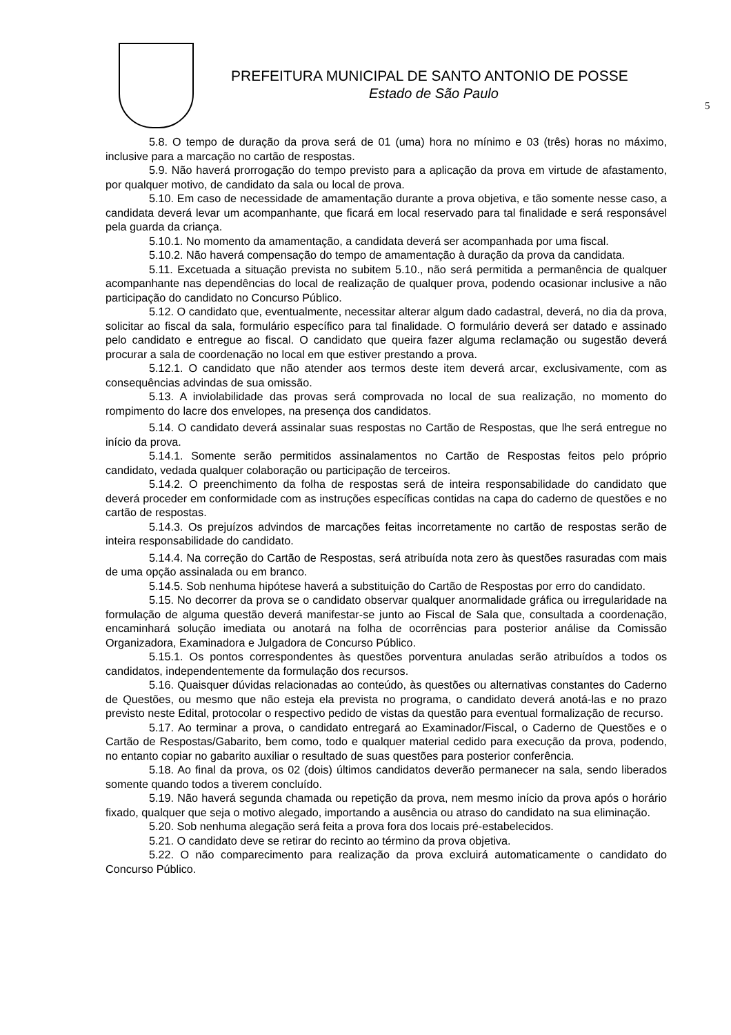PREFEITURA MUNICIPAL DE SANTO ANTONIO DE POSSE
Estado de São Paulo
5
5.8. O tempo de duração da prova será de 01 (uma) hora no mínimo e 03 (três) horas no máximo, inclusive para a marcação no cartão de respostas.
5.9. Não haverá prorrogação do tempo previsto para a aplicação da prova em virtude de afastamento, por qualquer motivo, de candidato da sala ou local de prova.
5.10. Em caso de necessidade de amamentação durante a prova objetiva, e tão somente nesse caso, a candidata deverá levar um acompanhante, que ficará em local reservado para tal finalidade e será responsável pela guarda da criança.
5.10.1. No momento da amamentação, a candidata deverá ser acompanhada por uma fiscal.
5.10.2. Não haverá compensação do tempo de amamentação à duração da prova da candidata.
5.11. Excetuada a situação prevista no subitem 5.10., não será permitida a permanência de qualquer acompanhante nas dependências do local de realização de qualquer prova, podendo ocasionar inclusive a não participação do candidato no Concurso Público.
5.12. O candidato que, eventualmente, necessitar alterar algum dado cadastral, deverá, no dia da prova, solicitar ao fiscal da sala, formulário específico para tal finalidade. O formulário deverá ser datado e assinado pelo candidato e entregue ao fiscal. O candidato que queira fazer alguma reclamação ou sugestão deverá procurar a sala de coordenação no local em que estiver prestando a prova.
5.12.1. O candidato que não atender aos termos deste item deverá arcar, exclusivamente, com as consequências advindas de sua omissão.
5.13. A inviolabilidade das provas será comprovada no local de sua realização, no momento do rompimento do lacre dos envelopes, na presença dos candidatos.
5.14. O candidato deverá assinalar suas respostas no Cartão de Respostas, que lhe será entregue no início da prova.
5.14.1. Somente serão permitidos assinalamentos no Cartão de Respostas feitos pelo próprio candidato, vedada qualquer colaboração ou participação de terceiros.
5.14.2. O preenchimento da folha de respostas será de inteira responsabilidade do candidato que deverá proceder em conformidade com as instruções específicas contidas na capa do caderno de questões e no cartão de respostas.
5.14.3. Os prejuízos advindos de marcações feitas incorretamente no cartão de respostas serão de inteira responsabilidade do candidato.
5.14.4. Na correção do Cartão de Respostas, será atribuída nota zero às questões rasuradas com mais de uma opção assinalada ou em branco.
5.14.5. Sob nenhuma hipótese haverá a substituição do Cartão de Respostas por erro do candidato.
5.15. No decorrer da prova se o candidato observar qualquer anormalidade gráfica ou irregularidade na formulação de alguma questão deverá manifestar-se junto ao Fiscal de Sala que, consultada a coordenação, encaminhará solução imediata ou anotará na folha de ocorrências para posterior análise da Comissão Organizadora, Examinadora e Julgadora de Concurso Público.
5.15.1. Os pontos correspondentes às questões porventura anuladas serão atribuídos a todos os candidatos, independentemente da formulação dos recursos.
5.16. Quaisquer dúvidas relacionadas ao conteúdo, às questões ou alternativas constantes do Caderno de Questões, ou mesmo que não esteja ela prevista no programa, o candidato deverá anotá-las e no prazo previsto neste Edital, protocolar o respectivo pedido de vistas da questão para eventual formalização de recurso.
5.17. Ao terminar a prova, o candidato entregará ao Examinador/Fiscal, o Caderno de Questões e o Cartão de Respostas/Gabarito, bem como, todo e qualquer material cedido para execução da prova, podendo, no entanto copiar no gabarito auxiliar o resultado de suas questões para posterior conferência.
5.18. Ao final da prova, os 02 (dois) últimos candidatos deverão permanecer na sala, sendo liberados somente quando todos a tiverem concluído.
5.19. Não haverá segunda chamada ou repetição da prova, nem mesmo início da prova após o horário fixado, qualquer que seja o motivo alegado, importando a ausência ou atraso do candidato na sua eliminação.
5.20. Sob nenhuma alegação será feita a prova fora dos locais pré-estabelecidos.
5.21. O candidato deve se retirar do recinto ao término da prova objetiva.
5.22. O não comparecimento para realização da prova excluirá automaticamente o candidato do Concurso Público.